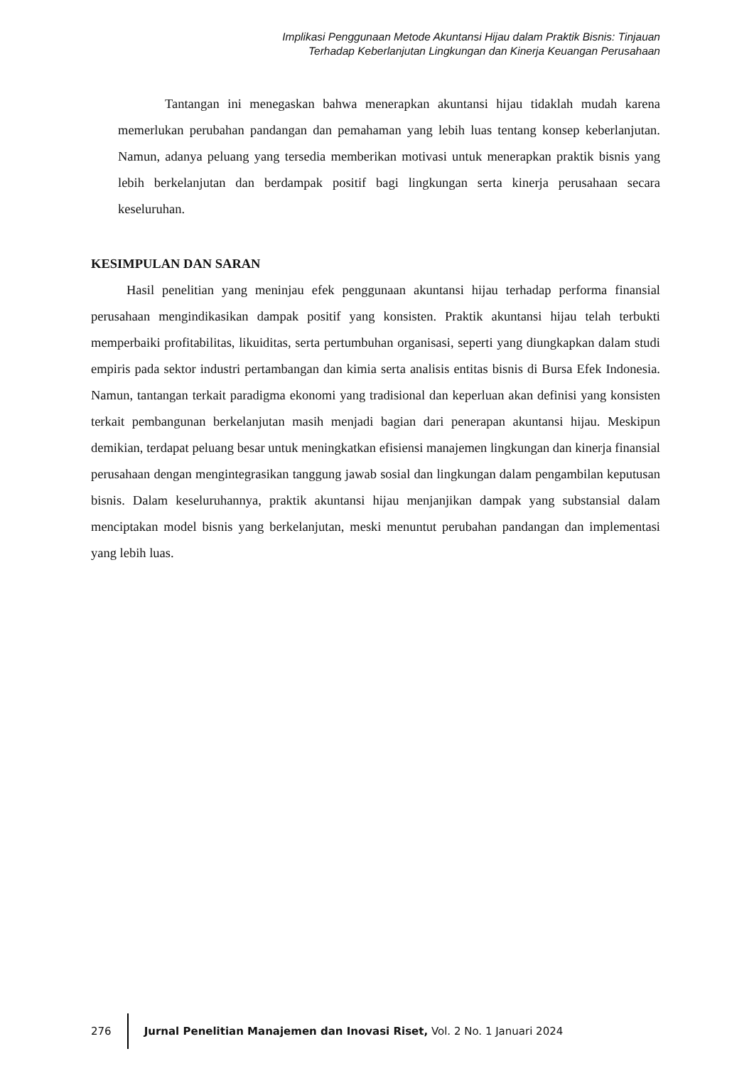Implikasi Penggunaan Metode Akuntansi Hijau dalam Praktik Bisnis: Tinjauan
Terhadap Keberlanjutan Lingkungan dan Kinerja Keuangan Perusahaan
Tantangan ini menegaskan bahwa menerapkan akuntansi hijau tidaklah mudah karena memerlukan perubahan pandangan dan pemahaman yang lebih luas tentang konsep keberlanjutan. Namun, adanya peluang yang tersedia memberikan motivasi untuk menerapkan praktik bisnis yang lebih berkelanjutan dan berdampak positif bagi lingkungan serta kinerja perusahaan secara keseluruhan.
KESIMPULAN DAN SARAN
Hasil penelitian yang meninjau efek penggunaan akuntansi hijau terhadap performa finansial perusahaan mengindikasikan dampak positif yang konsisten. Praktik akuntansi hijau telah terbukti memperbaiki profitabilitas, likuiditas, serta pertumbuhan organisasi, seperti yang diungkapkan dalam studi empiris pada sektor industri pertambangan dan kimia serta analisis entitas bisnis di Bursa Efek Indonesia. Namun, tantangan terkait paradigma ekonomi yang tradisional dan keperluan akan definisi yang konsisten terkait pembangunan berkelanjutan masih menjadi bagian dari penerapan akuntansi hijau. Meskipun demikian, terdapat peluang besar untuk meningkatkan efisiensi manajemen lingkungan dan kinerja finansial perusahaan dengan mengintegrasikan tanggung jawab sosial dan lingkungan dalam pengambilan keputusan bisnis. Dalam keseluruhannya, praktik akuntansi hijau menjanjikan dampak yang substansial dalam menciptakan model bisnis yang berkelanjutan, meski menuntut perubahan pandangan dan implementasi yang lebih luas.
276
Jurnal Penelitian Manajemen dan Inovasi Riset, Vol. 2 No. 1 Januari 2024